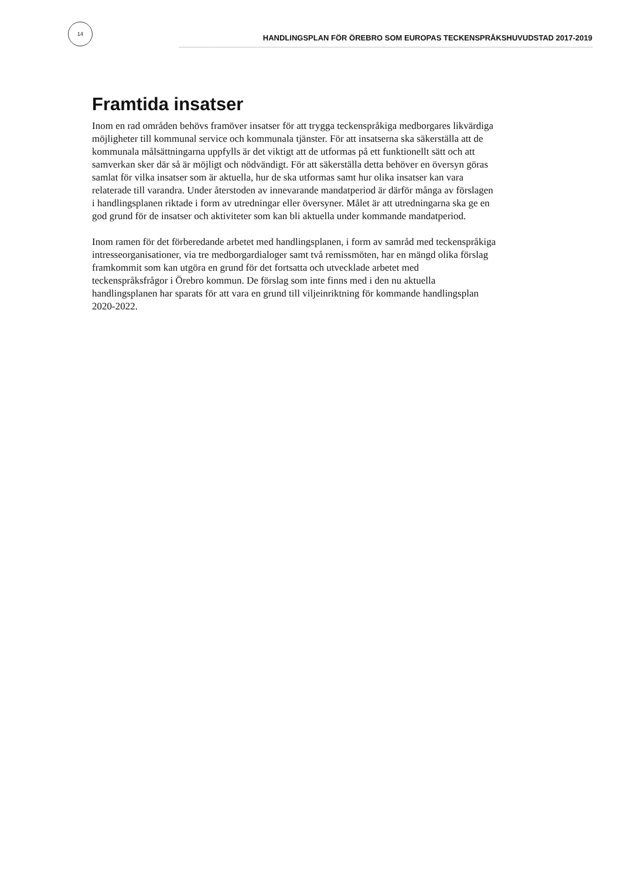14
HANDLINGSPLAN FÖR ÖREBRO SOM EUROPAS TECKENSPRÅKSHUVUDSTAD 2017-2019
Framtida insatser
Inom en rad områden behövs framöver insatser för att trygga teckenspråkiga medborgares likvärdiga möjligheter till kommunal service och kommunala tjänster. För att insatserna ska säkerställa att de kommunala målsättningarna uppfylls är det viktigt att de utformas på ett funktionellt sätt och att samverkan sker där så är möjligt och nödvändigt. För att säkerställa detta behöver en översyn göras samlat för vilka insatser som är aktuella, hur de ska utformas samt hur olika insatser kan vara relaterade till varandra. Under återstoden av innevarande mandatperiod är därför många av förslagen i handlingsplanen riktade i form av utredningar eller översyner. Målet är att utredningarna ska ge en god grund för de insatser och aktiviteter som kan bli aktuella under kommande mandatperiod.
Inom ramen för det förberedande arbetet med handlingsplanen, i form av samråd med teckenspråkiga intresseorganisationer, via tre medborgardialoger samt två remissmöten, har en mängd olika förslag framkommit som kan utgöra en grund för det fortsatta och utvecklade arbetet med teckenspråksfrågor i Örebro kommun. De förslag som inte finns med i den nu aktuella handlingsplanen har sparats för att vara en grund till viljeinriktning för kommande handlingsplan 2020-2022.